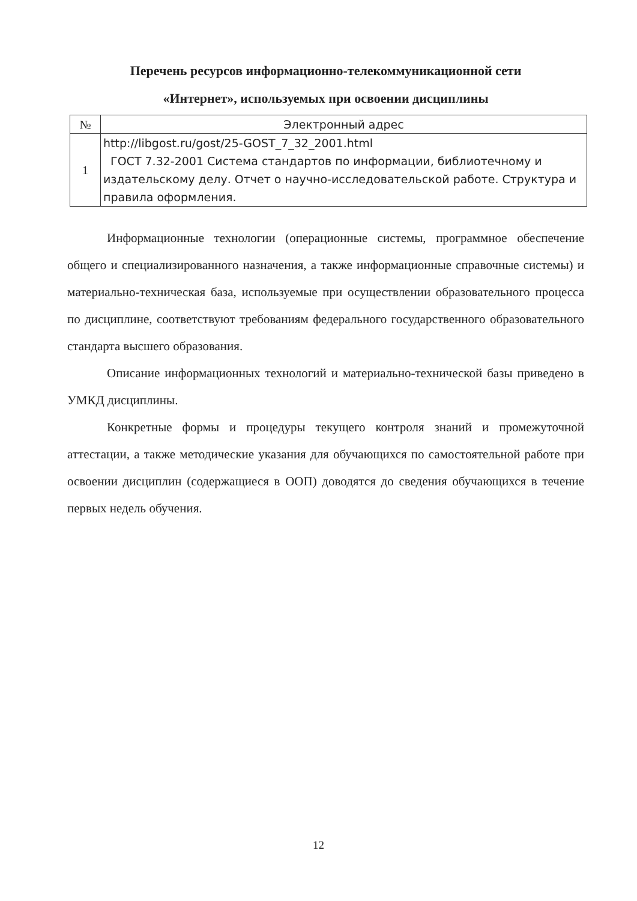Перечень ресурсов информационно-телекоммуникационной сети
«Интернет», используемых при освоении дисциплины
| № | Электронный адрес |
| --- | --- |
| 1 | http://libgost.ru/gost/25-GOST_7_32_2001.html ГОСТ 7.32-2001 Система стандартов по информации, библиотечному и издательскому делу. Отчет о научно-исследовательской работе. Структура и правила оформления. |
Информационные технологии (операционные системы, программное обеспечение общего и специализированного назначения, а также информационные справочные системы) и материально-техническая база, используемые при осуществлении образовательного процесса по дисциплине, соответствуют требованиям федерального государственного образовательного стандарта высшего образования.
Описание информационных технологий и материально-технической базы приведено в УМКД дисциплины.
Конкретные формы и процедуры текущего контроля знаний и промежуточной аттестации, а также методические указания для обучающихся по самостоятельной работе при освоении дисциплин (содержащиеся в ООП) доводятся до сведения обучающихся в течение первых недель обучения.
12